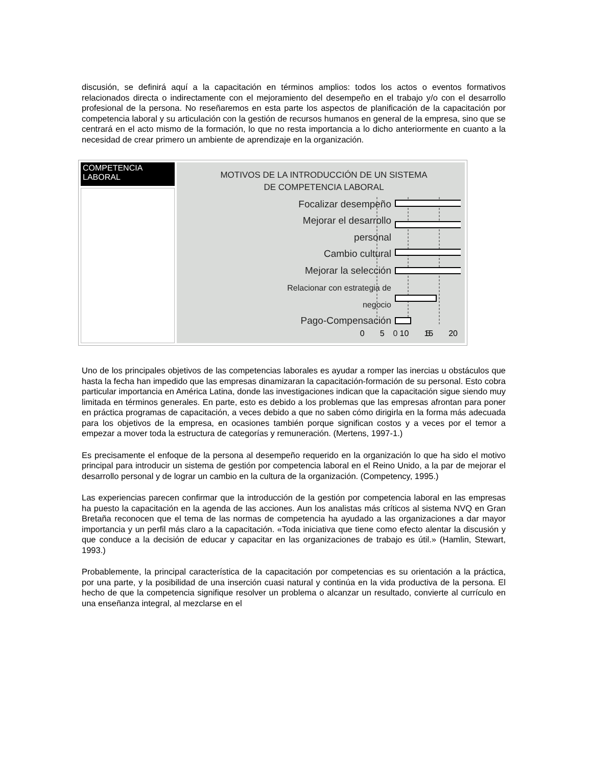discusión, se definirá aquí a la capacitación en términos amplios: todos los actos o eventos formativos relacionados directa o indirectamente con el mejoramiento del desempeño en el trabajo y/o con el desarrollo profesional de la persona. No reseñaremos en esta parte los aspectos de planificación de la capacitación por competencia laboral y su articulación con la gestión de recursos humanos en general de la empresa, sino que se centrará en el acto mismo de la formación, lo que no resta importancia a lo dicho anteriormente en cuanto a la necesidad de crear primero un ambiente de aprendizaje en la organización.
| COMPETENCIA LABORAL | MOTIVOS DE LA INTRODUCCIÓN DE UN SISTEMA DE COMPETENCIA LABORAL Focalizar desempeño Mejorar el desarrollo personal Cambio cultural Mejorar la selección Relacionar con estrategia de negocio Pago-Compensación 0 5 0 5 10 15 20 |
Uno de los principales objetivos de las competencias laborales es ayudar a romper las inercias u obstáculos que hasta la fecha han impedido que las empresas dinamizaran la capacitación-formación de su personal. Esto cobra particular importancia en América Latina, donde las investigaciones indican que la capacitación sigue siendo muy limitada en términos generales. En parte, esto es debido a los problemas que las empresas afrontan para poner en práctica programas de capacitación, a veces debido a que no saben cómo dirigirla en la forma más adecuada para los objetivos de la empresa, en ocasiones también porque significan costos y a veces por el temor a empezar a mover toda la estructura de categorías y remuneración. (Mertens, 1997-1.)
Es precisamente el enfoque de la persona al desempeño requerido en la organización lo que ha sido el motivo principal para introducir un sistema de gestión por competencia laboral en el Reino Unido, a la par de mejorar el desarrollo personal y de lograr un cambio en la cultura de la organización. (Competency, 1995.)
Las experiencias parecen confirmar que la introducción de la gestión por competencia laboral en las empresas ha puesto la capacitación en la agenda de las acciones. Aun los analistas más críticos al sistema NVQ en Gran Bretaña reconocen que el tema de las normas de competencia ha ayudado a las organizaciones a dar mayor importancia y un perfil más claro a la capacitación. «Toda iniciativa que tiene como efecto alentar la discusión y que conduce a la decisión de educar y capacitar en las organizaciones de trabajo es útil.» (Hamlin, Stewart, 1993.)
Probablemente, la principal característica de la capacitación por competencias es su orientación a la práctica, por una parte, y la posibilidad de una inserción cuasi natural y continúa en la vida productiva de la persona. El hecho de que la competencia signifique resolver un problema o alcanzar un resultado, convierte al currículo en una enseñanza integral, al mezclarse en el